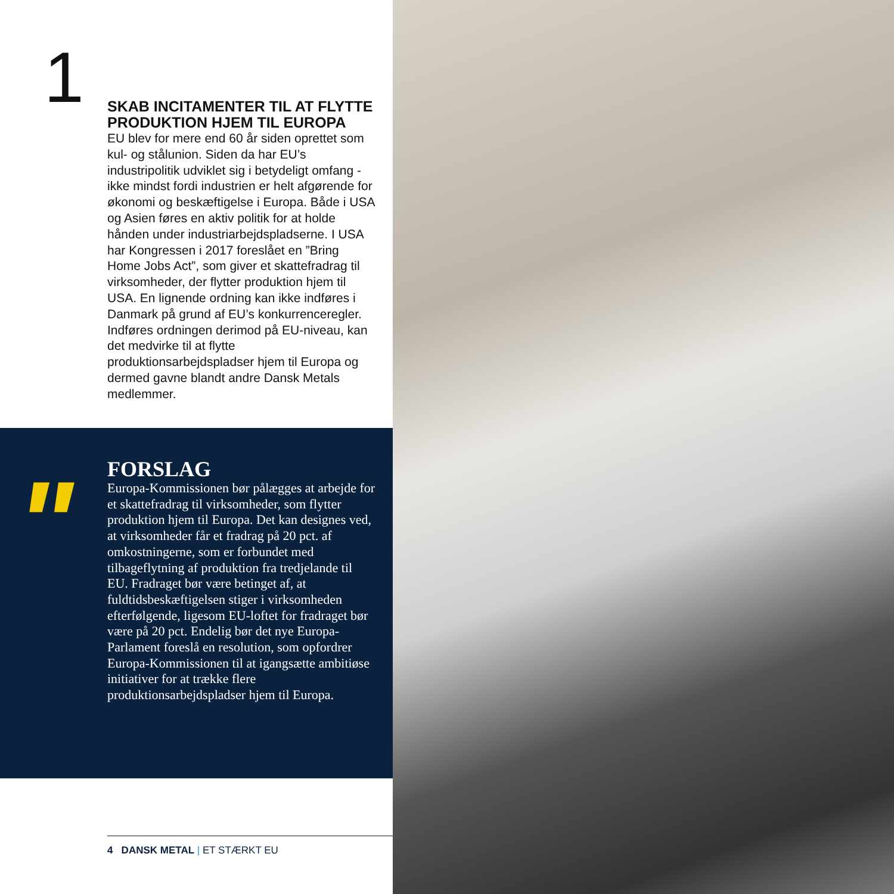1
SKAB INCITAMENTER TIL AT FLYTTE PRODUKTION HJEM TIL EUROPA
EU blev for mere end 60 år siden oprettet som kul- og stålunion. Siden da har EU’s industripolitik udviklet sig i betydeligt omfang - ikke mindst fordi industrien er helt afgørende for økonomi og beskæftigelse i Europa. Både i USA og Asien føres en aktiv politik for at holde hånden under industriarbejdspladserne. I USA har Kongressen i 2017 foreslået en ”Bring Home Jobs Act”, som giver et skattefradrag til virksomheder, der flytter produktion hjem til USA. En lignende ordning kan ikke indføres i Danmark på grund af EU’s konkurrenceregler. Indføres ordningen derimod på EU-niveau, kan det medvirke til at flytte produktionsarbejdspladser hjem til Europa og dermed gavne blandt andre Dansk Metals medlemmer.
"
FORSLAG
Europa-Kommissionen bør pålægges at arbejde for et skattefradrag til virksomheder, som flytter produktion hjem til Europa. Det kan designes ved, at virksomheder får et fradrag på 20 pct. af omkostningerne, som er forbundet med tilbageflytning af produktion fra tredjelande til EU. Fradraget bør være betinget af, at fuldtidsbeskæftigelsen stiger i virksomheden efterfølgende, ligesom EU-loftet for fradraget bør være på 20 pct. Endelig bør det nye Europa-Parlament foreslå en resolution, som opfordrer Europa-Kommissionen til at igangsætte ambitiøse initiativer for at trække flere produktionsarbejdspladser hjem til Europa.
4 DANSK METAL | ET STÆRKT EU